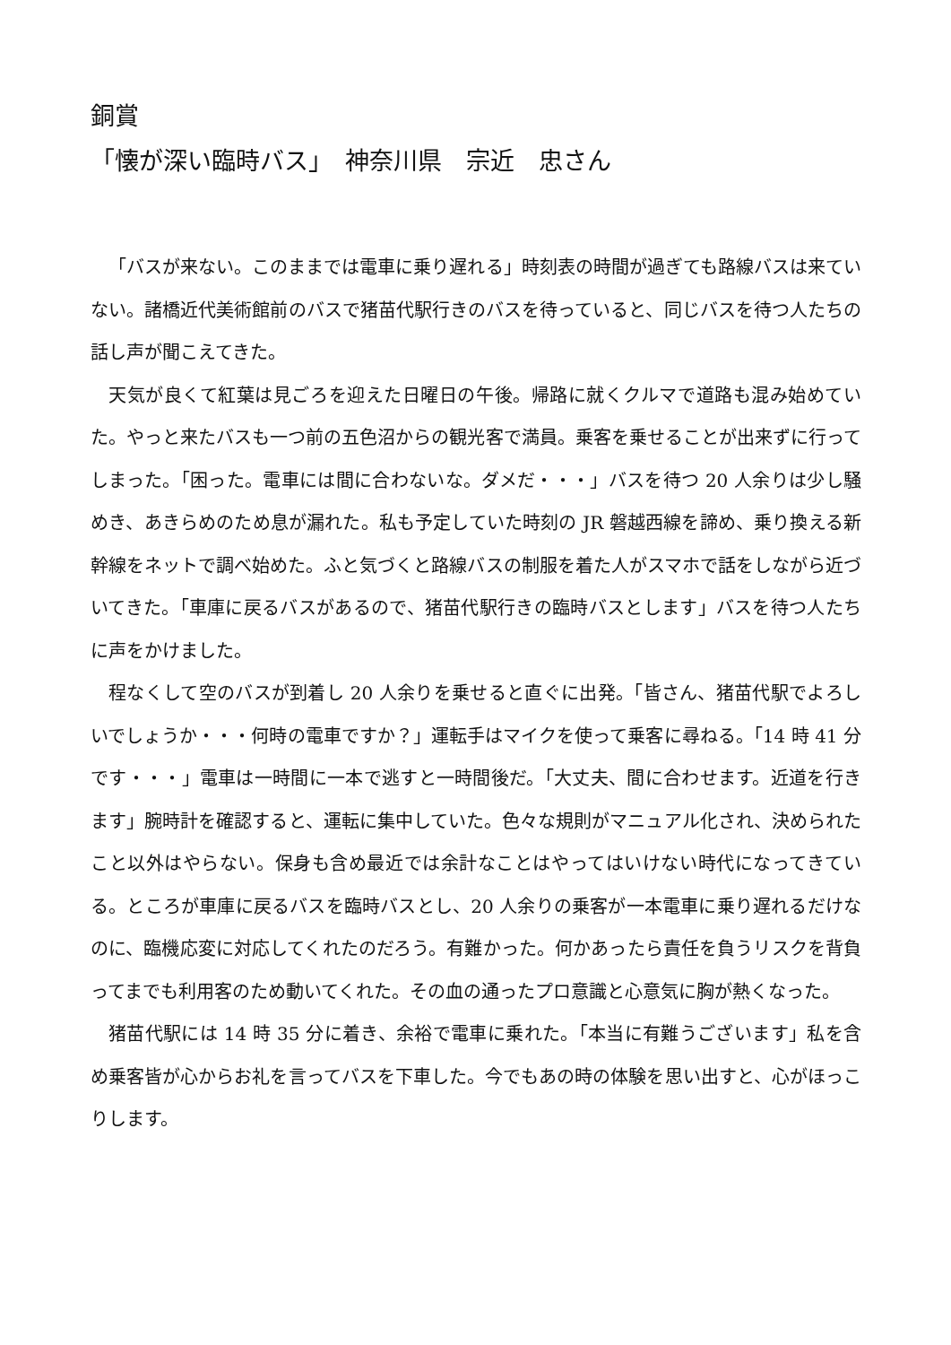銅賞
「懐が深い臨時バス」　神奈川県　宗近　忠さん
「バスが来ない。このままでは電車に乗り遅れる」時刻表の時間が過ぎても路線バスは来ていない。諸橋近代美術館前のバスで猪苗代駅行きのバスを待っていると、同じバスを待つ人たちの話し声が聞こえてきた。
天気が良くて紅葉は見ごろを迎えた日曜日の午後。帰路に就くクルマで道路も混み始めていた。やっと来たバスも一つ前の五色沼からの観光客で満員。乗客を乗せることが出来ずに行ってしまった。「困った。電車には間に合わないな。ダメだ・・・」バスを待つ 20 人余りは少し騒めき、あきらめのため息が漏れた。私も予定していた時刻の JR 磐越西線を諦め、乗り換える新幹線をネットで調べ始めた。ふと気づくと路線バスの制服を着た人がスマホで話をしながら近づいてきた。「車庫に戻るバスがあるので、猪苗代駅行きの臨時バスとします」バスを待つ人たちに声をかけました。
程なくして空のバスが到着し 20 人余りを乗せると直ぐに出発。「皆さん、猪苗代駅でよろしいでしょうか・・・何時の電車ですか？」運転手はマイクを使って乗客に尋ねる。「14 時 41 分です・・・」電車は一時間に一本で逃すと一時間後だ。「大丈夫、間に合わせます。近道を行きます」腕時計を確認すると、運転に集中していた。色々な規則がマニュアル化され、決められたこと以外はやらない。保身も含め最近では余計なことはやってはいけない時代になってきている。ところが車庫に戻るバスを臨時バスとし、20 人余りの乗客が一本電車に乗り遅れるだけなのに、臨機応変に対応してくれたのだろう。有難かった。何かあったら責任を負うリスクを背負ってまでも利用客のため動いてくれた。その血の通ったプロ意識と心意気に胸が熱くなった。
猪苗代駅には 14 時 35 分に着き、余裕で電車に乗れた。「本当に有難うございます」私を含め乗客皆が心からお礼を言ってバスを下車した。今でもあの時の体験を思い出すと、心がほっこりします。